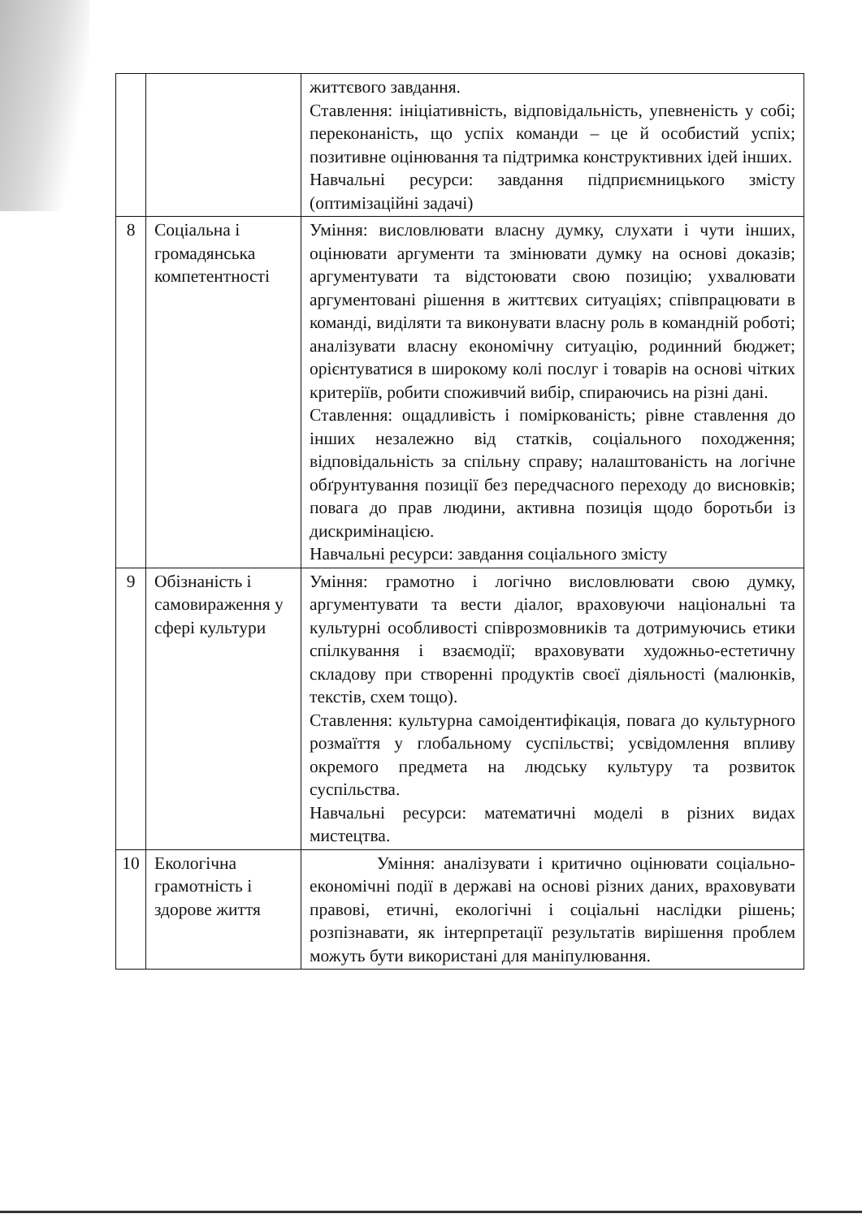| | | життєвого завдання. Ставлення: ініціативність, відповідальність, упевненість у собі; переконаність, що успіх команди – це й особистий успіх; позитивне оцінювання та підтримка конструктивних ідей інших. Навчальні ресурси: завдання підприємницького змісту (оптимізаційні задачі) |
| 8 | Соціальна і громадянська компетентності | Уміння: висловлювати власну думку, слухати і чути інших, оцінювати аргументи та змінювати думку на основі доказів; аргументувати та відстоювати свою позицію; ухвалювати аргументовані рішення в життєвих ситуаціях; співпрацювати в команді, виділяти та виконувати власну роль в командній роботі; аналізувати власну економічну ситуацію, родинний бюджет; орієнтуватися в широкому колі послуг і товарів на основі чітких критеріїв, робити споживчий вибір, спираючись на різні дані. Ставлення: ощадливість і поміркованість; рівне ставлення до інших незалежно від статків, соціального походження; відповідальність за спільну справу; налаштованість на логічне обґрунтування позиції без передчасного переходу до висновків; повага до прав людини, активна позиція щодо боротьби із дискримінацією. Навчальні ресурси: завдання соціального змісту |
| 9 | Обізнаність і самовираження у сфері культури | Уміння: грамотно і логічно висловлювати свою думку, аргументувати та вести діалог, враховуючи національні та культурні особливості співрозмовників та дотримуючись етики спілкування і взаємодії; враховувати художньо-естетичну складову при створенні продуктів своєї діяльності (малюнків, текстів, схем тощо). Ставлення: культурна самоідентифікація, повага до культурного розмаїття у глобальному суспільстві; усвідомлення впливу окремого предмета на людську культуру та розвиток суспільства. Навчальні ресурси: математичні моделі в різних видах мистецтва. |
| 10 | Екологічна грамотність і здорове життя | Уміння: аналізувати і критично оцінювати соціально-економічні події в державі на основі різних даних, враховувати правові, етичні, екологічні і соціальні наслідки рішень; розпізнавати, як інтерпретації результатів вирішення проблем можуть бути використані для маніпулювання. |